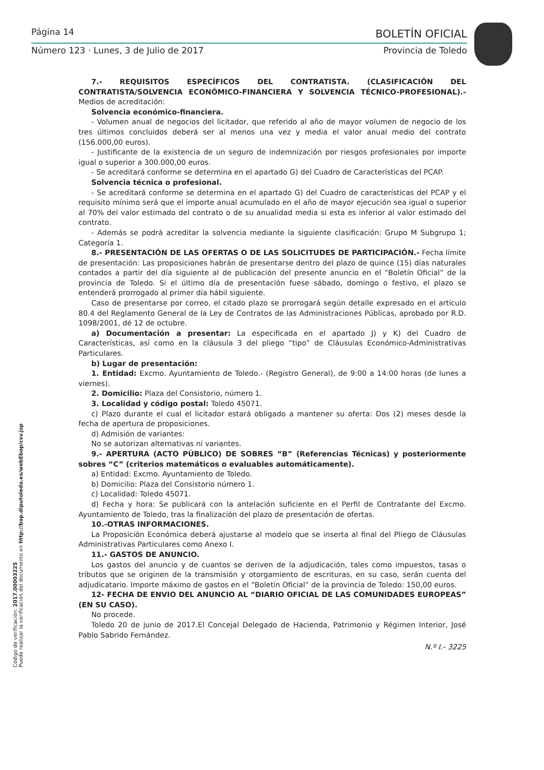Página 14 BOLETÍN OFICIAL
Número 123 · Lunes, 3 de Julio de 2017
Provincia de Toledo
Código de verificación: 2017.00003225
Puede realizar la verificación del documento en http://bop.diputoledo.es/webEbop/csv.jsp
7.- REQUISITOS ESPECÍFICOS DEL CONTRATISTA. (CLASIFICACIÓN DEL CONTRATISTA/SOLVENCIA ECONÓMICO-FINANCIERA Y SOLVENCIA TÉCNICO-PROFESIONAL).- Medios de acreditación:
Solvencia económico-financiera.
- Volumen anual de negocios del licitador, que referido al año de mayor volumen de negocio de los tres últimos concluidos deberá ser al menos una vez y media el valor anual medio del contrato (156.000,00 euros).
- Justificante de la existencia de un seguro de indemnización por riesgos profesionales por importe igual o superior a 300.000,00 euros.
- Se acreditará conforme se determina en el apartado G) del Cuadro de Características del PCAP.
Solvencia técnica o profesional.
- Se acreditará conforme se determina en el apartado G) del Cuadro de características del PCAP y el requisito mínimo será que el importe anual acumulado en el año de mayor ejecución sea igual o superior al 70% del valor estimado del contrato o de su anualidad media si esta es inferior al valor estimado del contrato.
- Además se podrá acreditar la solvencia mediante la siguiente clasificación: Grupo M Subgrupo 1; Categoría 1.
8.- PRESENTACIÓN DE LAS OFERTAS O DE LAS SOLICITUDES DE PARTICIPACIÓN.- Fecha límite de presentación: Las proposiciones habrán de presentarse dentro del plazo de quince (15) días naturales contados a partir del día siguiente al de publicación del presente anuncio en el “Boletín Oficial” de la provincia de Toledo. Si el último día de presentación fuese sábado, domingo o festivo, el plazo se entenderá prorrogado al primer día hábil siguiente.
Caso de presentarse por correo, el citado plazo se prorrogará según detalle expresado en el artículo 80.4 del Reglamento General de la Ley de Contratos de las Administraciones Públicas, aprobado por R.D. 1098/2001, dé 12 de octubre.
a) Documentación a presentar: La especificada en el apartado J) y K) del Cuadro de Características, así como en la cláusula 3 del pliego “tipo” de Cláusulas Económico-Administrativas Particulares.
b) Lugar de presentación:
1. Entidad: Excmo. Ayuntamiento de Toledo.- (Registro General), de 9:00 a 14:00 horas (de lunes a viernes).
2. Domicilio: Plaza del Consistorio, número 1.
3. Localidad y código postal: Toledo 45071.
c) Plazo durante el cual el licitador estará obligado a mantener su oferta: Dos (2) meses desde la fecha de apertura de proposiciones.
d) Admisión de variantes:
No se autorizan alternativas ni variantes.
9.- APERTURA (ACTO PÚBLICO) DE SOBRES “B” (Referencias Técnicas) y posteriormente sobres “C” (criterios matemáticos o evaluables automáticamente).
a) Entidad: Excmo. Ayuntamiento de Toledo.
b) Domicilio: Plaza del Consistorio número 1.
c) Localidad: Toledo 45071.
d) Fecha y hora: Se publicará con la antelación suficiente en el Perfil de Contratante del Excmo. Ayuntamiento de Toledo, tras la finalización del plazo de presentación de ofertas.
10.-OTRAS INFORMACIONES.
La Proposición Económica deberá ajustarse al modelo que se inserta al final del Pliego de Cláusulas Administrativas Particulares como Anexo I.
11.- GASTOS DE ANUNCIO.
Los gastos del anuncio y de cuantos se deriven de la adjudicación, tales como impuestos, tasas o tributos que se originen de la transmisión y otorgamiento de escrituras, en su caso, serán cuenta del adjudicatario. Importe máximo de gastos en el “Boletín Oficial” de la provincia de Toledo: 150,00 euros.
12- FECHA DE ENVIO DEL ANUNCIO AL “DIARIO OFICIAL DE LAS COMUNIDADES EUROPEAS” (EN SU CASO).
No procede.
Toledo 20 de junio de 2017.El Concejal Delegado de Hacienda, Patrimonio y Régimen Interior, José Pablo Sabrido Fernández.
N.º I.- 3225